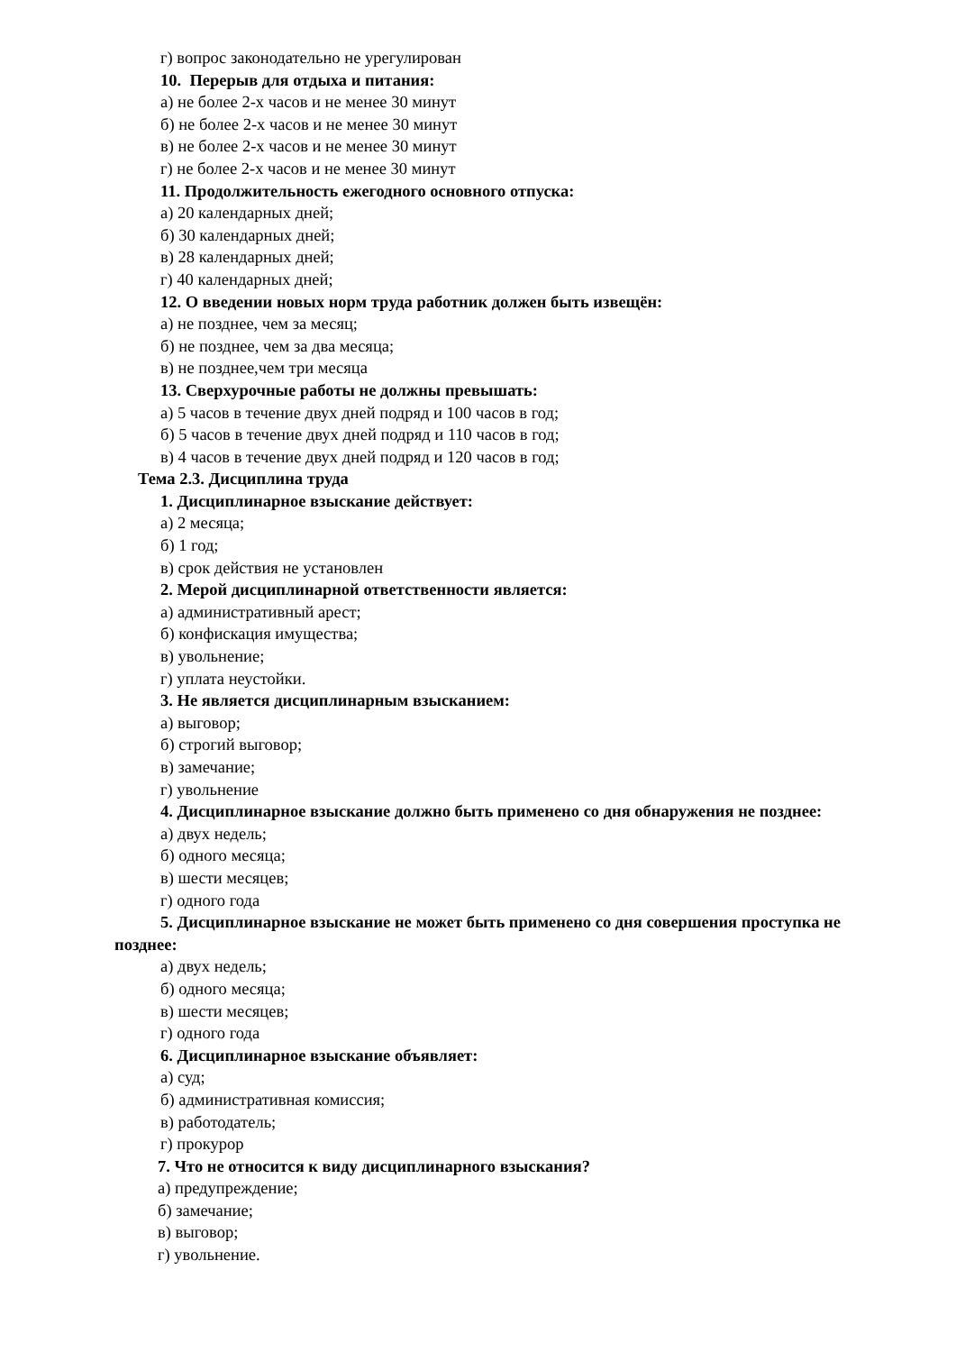г) вопрос законодательно не урегулирован
10. Перерыв для отдыха и питания:
а) не более 2-х часов и не менее 30 минут
б) не более 2-х часов и не менее 30 минут
в) не более 2-х часов и не менее 30 минут
г) не более 2-х часов и не менее 30 минут
11. Продолжительность ежегодного основного отпуска:
а) 20 календарных дней;
б) 30 календарных дней;
в) 28 календарных дней;
г) 40 календарных дней;
12. О введении новых норм труда работник должен быть извещён:
а) не позднее, чем за месяц;
б) не позднее, чем за два месяца;
в) не позднее,чем три месяца
13. Сверхурочные работы не должны превышать:
а) 5 часов в течение двух дней подряд и 100 часов в год;
б) 5 часов в течение двух дней подряд и 110 часов в год;
в) 4 часов в течение двух дней подряд и 120 часов в год;
Тема 2.3. Дисциплина труда
1. Дисциплинарное взыскание действует:
а) 2 месяца;
б) 1 год;
в) срок действия не установлен
2. Мерой дисциплинарной ответственности является:
а) административный арест;
б) конфискация имущества;
в) увольнение;
г) уплата неустойки.
3. Не является дисциплинарным взысканием:
а) выговор;
б) строгий выговор;
в) замечание;
г) увольнение
4. Дисциплинарное взыскание должно быть применено со дня обнаружения не позднее:
а) двух недель;
б) одного месяца;
в) шести месяцев;
г) одного года
5. Дисциплинарное взыскание не может быть применено со дня совершения проступка не позднее:
а) двух недель;
б) одного месяца;
в) шести месяцев;
г) одного года
6. Дисциплинарное взыскание объявляет:
а) суд;
б) административная комиссия;
в) работодатель;
г) прокурор
7. Что не относится к виду дисциплинарного взыскания?
а) предупреждение;
б) замечание;
в) выговор;
г) увольнение.